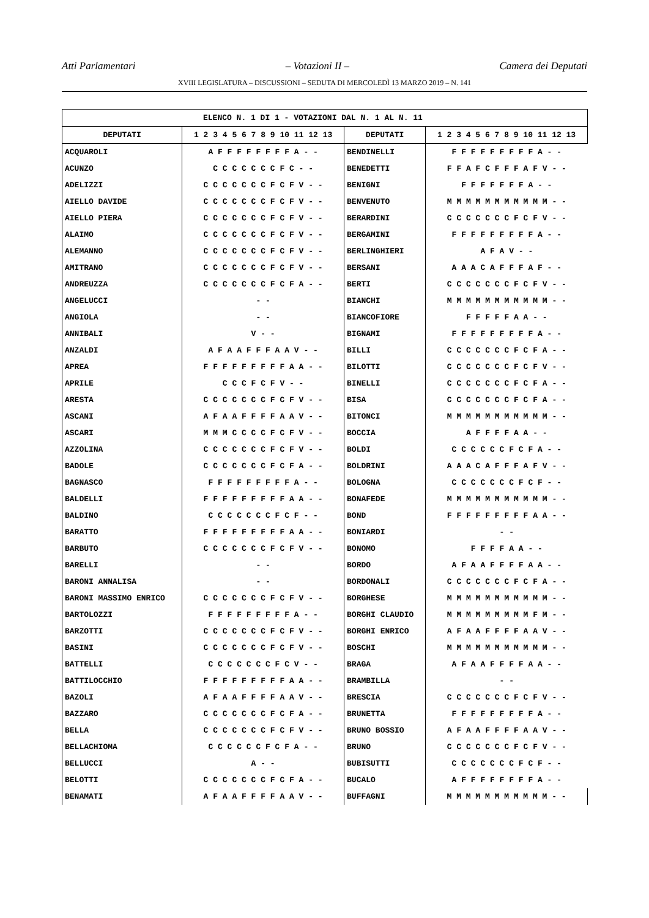Atti Parlamentari – Votazioni II – Camera dei Deputati
XVIII LEGISLATURA – DISCUSSIONI – SEDUTA DI MERCOLEDÌ 13 MARZO 2019 – N. 141
| ELENCO N. 1 DI 1 - VOTAZIONI DAL N. 1 AL N. 11 | | | |
| --- | --- | --- | --- |
| DEPUTATI | 1 2 3 4 5 6 7 8 9 10 11 12 13 | DEPUTATI | 1 2 3 4 5 6 7 8 9 10 11 12 13 |
| ACQUAROLI | A F F F F F F F F A - - | BENDINELLI | F F F F F F F F F A - - |
| ACUNZO | C C C C C C C F C - - | BENEDETTI | F F A F C F F F A F V - - |
| ADELIZZI | C C C C C C C F C F V - - | BENIGNI | F F F F F F F A - - |
| AIELLO DAVIDE | C C C C C C C F C F V - - | BENVENUTO | M M M M M M M M M M M - - |
| AIELLO PIERA | C C C C C C C F C F V - - | BERARDINI | C C C C C C C F C F V - - |
| ALAIMO | C C C C C C C F C F V - - | BERGAMINI | F F F F F F F F F A - - |
| ALEMANNO | C C C C C C C F C F V - - | BERLINGHIERI | A F A V - - |
| AMITRANO | C C C C C C C F C F V - - | BERSANI | A A A C A F F F A F - - |
| ANDREUZZA | C C C C C C C F C F A - - | BERTI | C C C C C C C F C F V - - |
| ANGELUCCI | - - | BIANCHI | M M M M M M M M M M M - - |
| ANGIOLA | - - | BIANCOFIORE | F F F F F A A - - |
| ANNIBALI | V - - | BIGNAMI | F F F F F F F F F A - - |
| ANZALDI | A F A A F F F A A V - - | BILLI | C C C C C C C F C F A - - |
| APREA | F F F F F F F F F A A - - | BILOTTI | C C C C C C C F C F V - - |
| APRILE | C C C F C F V - - | BINELLI | C C C C C C C F C F A - - |
| ARESTA | C C C C C C C F C F V - - | BISA | C C C C C C C F C F A - - |
| ASCANI | A F A A F F F F A A V - - | BITONCI | M M M M M M M M M M M - - |
| ASCARI | M M M C C C C F C F V - - | BOCCIA | A F F F F A A - - |
| AZZOLINA | C C C C C C C F C F V - - | BOLDI | C C C C C C F C F A - - |
| BADOLE | C C C C C C C F C F A - - | BOLDRINI | A A A C A F F F A F V - - |
| BAGNASCO | F F F F F F F F F A - - | BOLOGNA | C C C C C C C F C F - - |
| BALDELLI | F F F F F F F F F A A - - | BONAFEDE | M M M M M M M M M M M - - |
| BALDINO | C C C C C C C F C F - - | BOND | F F F F F F F F F A A - - |
| BARATTO | F F F F F F F F F A A - - | BONIARDI | - - |
| BARBUTO | C C C C C C C F C F V - - | BONOMO | F F F F A A - - |
| BARELLI | - - | BORDO | A F A A F F F F A A - - |
| BARONI ANNALISA | - - | BORDONALI | C C C C C C C F C F A - - |
| BARONI MASSIMO ENRICO | C C C C C C C F C F V - - | BORGHESE | M M M M M M M M M M M - - |
| BARTOLOZZI | F F F F F F F F F A - - | BORGHI CLAUDIO | M M M M M M M M M F M - - |
| BARZOTTI | C C C C C C C F C F V - - | BORGHI ENRICO | A F A A F F F F A A V - - |
| BASINI | C C C C C C C F C F V - - | BOSCHI | M M M M M M M M M M M - - |
| BATTELLI | C C C C C C C F C V - - | BRAGA | A F A A F F F F A A - - |
| BATTILOCCHIO | F F F F F F F F F A A - - | BRAMBILLA | - - |
| BAZOLI | A F A A F F F F A A V - - | BRESCIA | C C C C C C C F C F V - - |
| BAZZARO | C C C C C C C F C F A - - | BRUNETTA | F F F F F F F F F A - - |
| BELLA | C C C C C C C F C F V - - | BRUNO BOSSIO | A F A A F F F F A A V - - |
| BELLACHIOMA | C C C C C C F C F A - - | BRUNO | C C C C C C C F C F V - - |
| BELLUCCI | A - - | BUBISUTTI | C C C C C C C F C F - - |
| BELOTTI | C C C C C C C F C F A - - | BUCALO | A F F F F F F F F A - - |
| BENAMATI | A F A A F F F F A A V - - | BUFFAGNI | M M M M M M M M M M M - - |